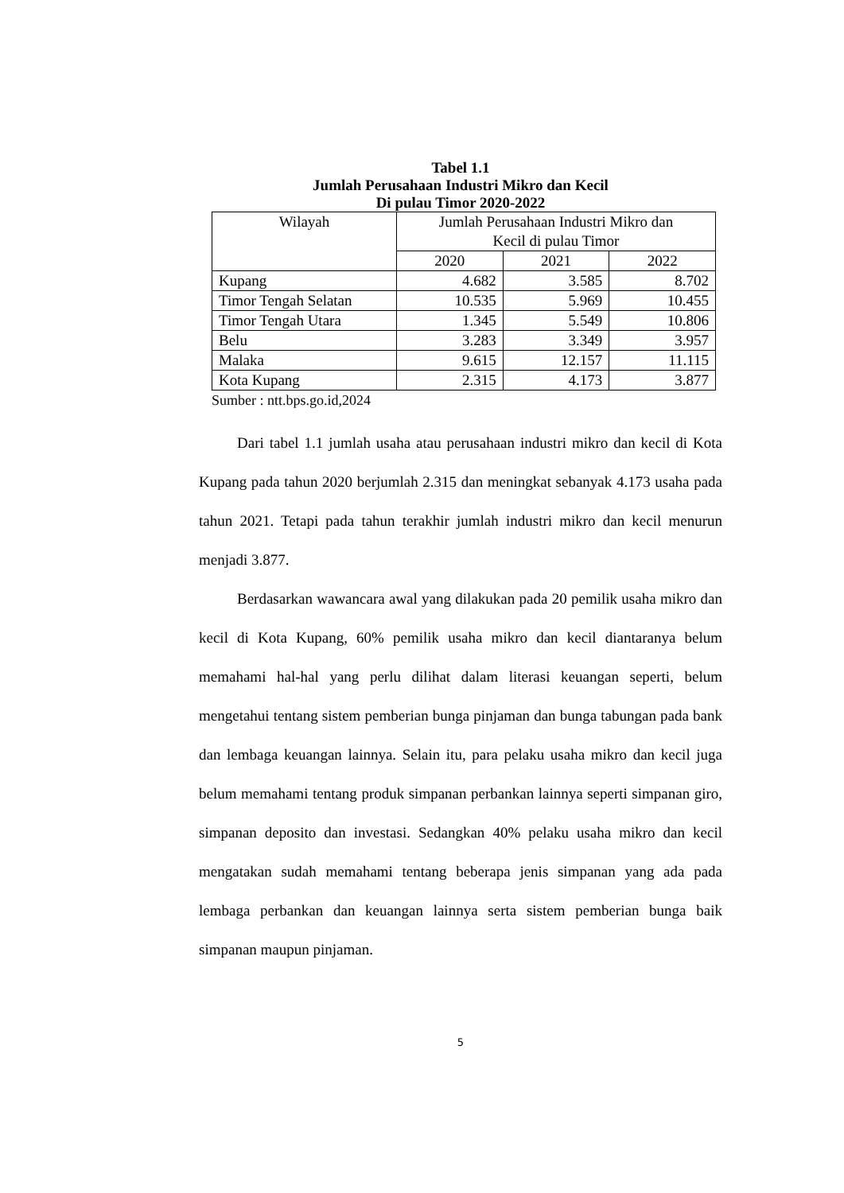Tabel 1.1
Jumlah Perusahaan Industri Mikro dan Kecil
Di pulau Timor 2020-2022
| Wilayah | Jumlah Perusahaan Industri Mikro dan Kecil di pulau Timor | | |
| --- | --- | --- | --- |
| | 2020 | 2021 | 2022 |
| Kupang | 4.682 | 3.585 | 8.702 |
| Timor Tengah Selatan | 10.535 | 5.969 | 10.455 |
| Timor Tengah Utara | 1.345 | 5.549 | 10.806 |
| Belu | 3.283 | 3.349 | 3.957 |
| Malaka | 9.615 | 12.157 | 11.115 |
| Kota Kupang | 2.315 | 4.173 | 3.877 |
Sumber : ntt.bps.go.id,2024
Dari tabel 1.1 jumlah usaha atau perusahaan industri mikro dan kecil di Kota Kupang pada tahun 2020 berjumlah 2.315 dan meningkat sebanyak 4.173 usaha pada tahun 2021. Tetapi pada tahun terakhir jumlah industri mikro dan kecil menurun menjadi 3.877.
Berdasarkan wawancara awal yang dilakukan pada 20 pemilik usaha mikro dan kecil di Kota Kupang, 60% pemilik usaha mikro dan kecil diantaranya belum memahami hal-hal yang perlu dilihat dalam literasi keuangan seperti, belum mengetahui tentang sistem pemberian bunga pinjaman dan bunga tabungan pada bank dan lembaga keuangan lainnya. Selain itu, para pelaku usaha mikro dan kecil juga belum memahami tentang produk simpanan perbankan lainnya seperti simpanan giro, simpanan deposito dan investasi. Sedangkan 40% pelaku usaha mikro dan kecil mengatakan sudah memahami tentang beberapa jenis simpanan yang ada pada lembaga perbankan dan keuangan lainnya serta sistem pemberian bunga baik simpanan maupun pinjaman.
5